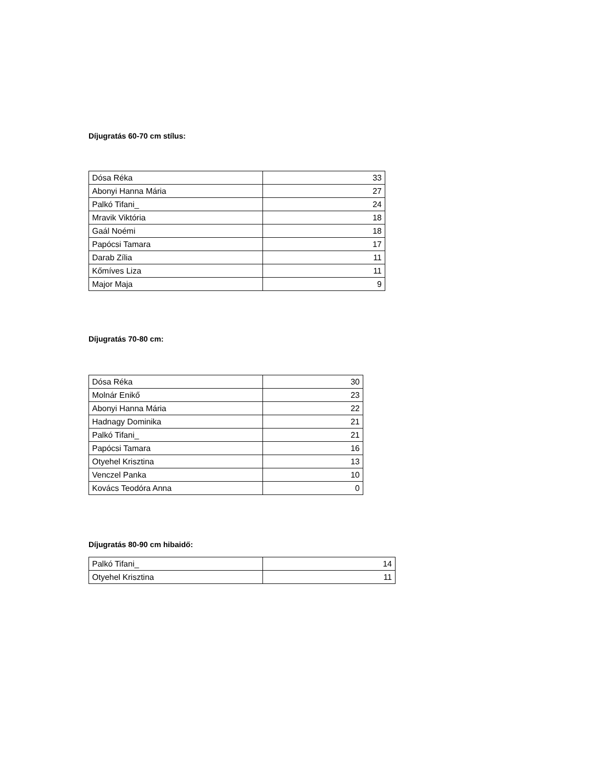Díjugratás 60-70 cm stílus:
| Dósa Réka | 33 |
| Abonyi Hanna Mária | 27 |
| Palkó Tifani_ | 24 |
| Mravik Viktória | 18 |
| Gaál Noémi | 18 |
| Papócsi Tamara | 17 |
| Darab Zília | 11 |
| Kőmíves Liza | 11 |
| Major Maja | 9 |
Díjugratás 70-80 cm:
| Dósa Réka | 30 |
| Molnár Enikő | 23 |
| Abonyi Hanna Mária | 22 |
| Hadnagy Dominika | 21 |
| Palkó Tifani_ | 21 |
| Papócsi Tamara | 16 |
| Otyehel Krisztina | 13 |
| Venczel Panka | 10 |
| Kovács Teodóra Anna | 0 |
Díjugratás 80-90 cm hibaidő:
| Palkó Tifani_ | 14 |
| Otyehel Krisztina | 11 |